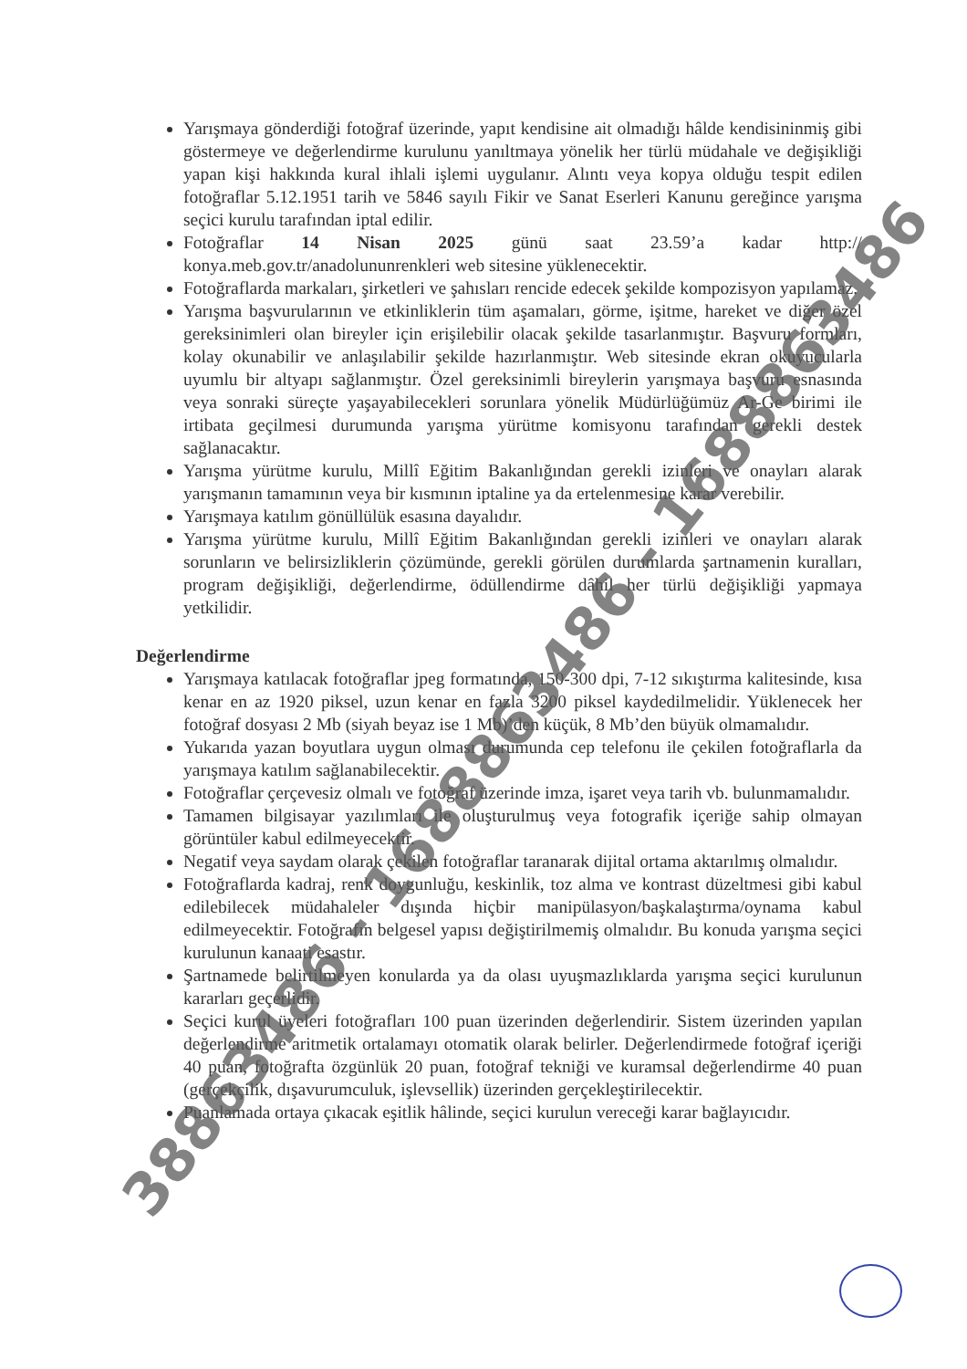Yarışmaya gönderdiği fotoğraf üzerinde, yapıt kendisine ait olmadığı hâlde kendisininmiş gibi göstermeye ve değerlendirme kurulunu yanıltmaya yönelik her türlü müdahale ve değişikliği yapan kişi hakkında kural ihlali işlemi uygulanır. Alıntı veya kopya olduğu tespit edilen fotoğraflar 5.12.1951 tarih ve 5846 sayılı Fikir ve Sanat Eserleri Kanunu gereğince yarışma seçici kurulu tarafından iptal edilir.
Fotoğraflar 14 Nisan 2025 günü saat 23.59’a kadar http:// konya.meb.gov.tr/anadolununrenkleri web sitesine yüklenecektir.
Fotoğraflarda markaları, şirketleri ve şahısları rencide edecek şekilde kompozisyon yapılamaz.
Yarışma başvurularının ve etkinliklerin tüm aşamaları, görme, işitme, hareket ve diğer özel gereksinimleri olan bireyler için erişilebilir olacak şekilde tasarlanmıştır. Başvuru formları, kolay okunabilir ve anlaşılabilir şekilde hazırlanmıştır. Web sitesinde ekran okuyucularla uyumlu bir altyapı sağlanmıştır. Özel gereksinimli bireylerin yarışmaya başvuru esnasında veya sonraki süreçte yaşayabilecekleri sorunlara yönelik Müdürlüğümüz Ar-Ge birimi ile irtibata geçilmesi durumunda yarışma yürütme komisyonu tarafından gerekli destek sağlanacaktır.
Yarışma yürütme kurulu, Millî Eğitim Bakanlığından gerekli izinleri ve onayları alarak yarışmanın tamamının veya bir kısmının iptaline ya da ertelenmesine karar verebilir.
Yarışmaya katılım gönüllülük esasına dayalıdır.
Yarışma yürütme kurulu, Millî Eğitim Bakanlığından gerekli izinleri ve onayları alarak sorunların ve belirsizliklerin çözümünde, gerekli görülen durumlarda şartnamenin kuralları, program değişikliği, değerlendirme, ödüllendirme dâhil her türlü değişikliği yapmaya yetkilidir.
Değerlendirme
Yarışmaya katılacak fotoğraflar jpeg formatında, 150-300 dpi, 7-12 sıkıştırma kalitesinde, kısa kenar en az 1920 piksel, uzun kenar en fazla 3200 piksel kaydedilmelidir. Yüklenecek her fotoğraf dosyası 2 Mb (siyah beyaz ise 1 Mb)’den küçük, 8 Mb’den büyük olmamalıdır.
Yukarıda yazan boyutlara uygun olması durumunda cep telefonu ile çekilen fotoğraflarla da yarışmaya katılım sağlanabilecektir.
Fotoğraflar çerçevesiz olmalı ve fotoğraf üzerinde imza, işaret veya tarih vb. bulunmamalıdır.
Tamamen bilgisayar yazılımları ile oluşturulmuş veya fotografik içeriğe sahip olmayan görüntüler kabul edilmeyecektir.
Negatif veya saydam olarak çekilen fotoğraflar taranarak dijital ortama aktarılmış olmalıdır.
Fotoğraflarda kadraj, renk doygunluğu, keskinlik, toz alma ve kontrast düzeltmesi gibi kabul edilebilecek müdahaleler dışında hiçbir manipülasyon/başkalaştırma/oynama kabul edilmeyecektir. Fotoğrafın belgesel yapısı değiştirilmemiş olmalıdır. Bu konuda yarışma seçici kurulunun kanaati esastır.
Şartnamede belirtilmeyen konularda ya da olası uyuşmazlıklarda yarışma seçici kurulunun kararları geçerlidir.
Seçici kurul üyeleri fotoğrafları 100 puan üzerinden değerlendirir. Sistem üzerinden yapılan değerlendirme aritmetik ortalamayı otomatik olarak belirler. Değerlendirmede fotoğraf içeriği 40 puan, fotoğrafta özgünlük 20 puan, fotoğraf tekniği ve kuramsal değerlendirme 40 puan (gerçekçilik, dışavurumculuk, işlevsellik) üzerinden gerçekleştirilecektir.
Puanlamada ortaya çıkacak eşitlik hâlinde, seçici kurulun vereceği karar bağlayıcıdır.
38863486 - 1688863486 - 1688863486